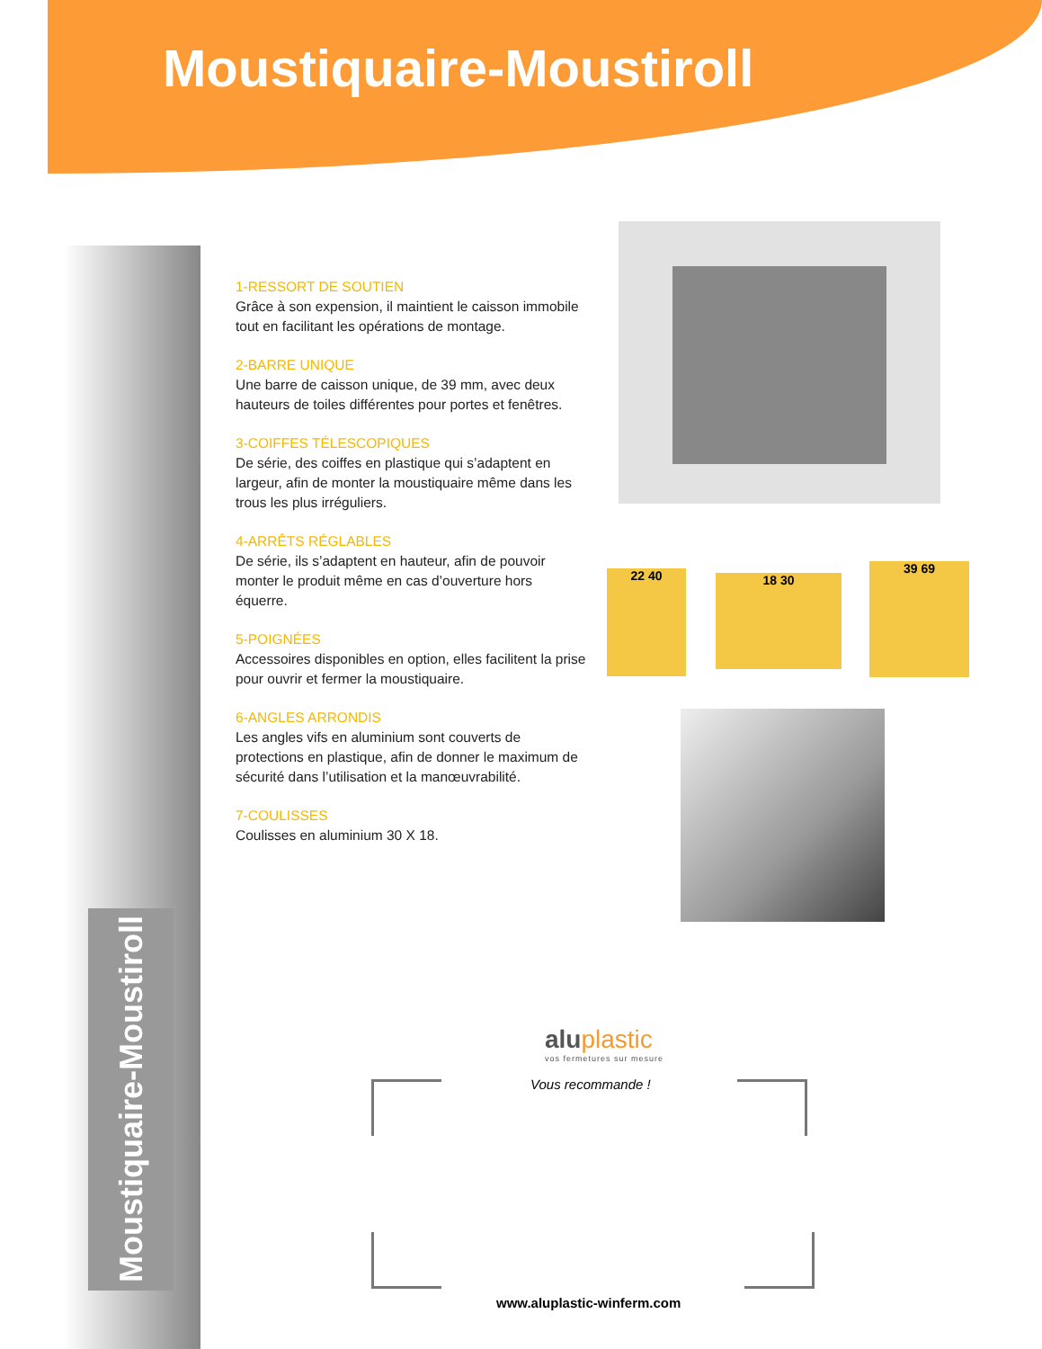Moustiquaire-Moustiroll
Moustiquaire-Moustiroll
1-RESSORT DE SOUTIEN
Grâce à son expension, il maintient le caisson immobile tout en facilitant les opérations de montage.
2-BARRE UNIQUE
Une barre de caisson unique, de 39 mm, avec deux hauteurs de toiles différentes pour portes et fenêtres.
3-COIFFES TÉLESCOPIQUES
De série, des coiffes en plastique qui s’adaptent en largeur, afin de monter la moustiquaire même dans les trous les plus irréguliers.
4-ARRÊTS RÉGLABLES
De série, ils s’adaptent en hauteur, afin de pouvoir monter le produit même en cas d’ouverture hors équerre.
5-POIGNÉES
Accessoires disponibles en option, elles facilitent la prise pour ouvrir et fermer la moustiquaire.
6-ANGLES ARRONDIS
Les angles vifs en aluminium sont couverts de protections en plastique, afin de donner le maximum de sécurité dans l’utilisation et la manœuvrabilité.
7-COULISSES
Coulisses en aluminium 30 X 18.
22 40 18 30
39 69
aluplastic
vos fermetures sur mesure
Vous recommande !
www.aluplastic-winferm.com